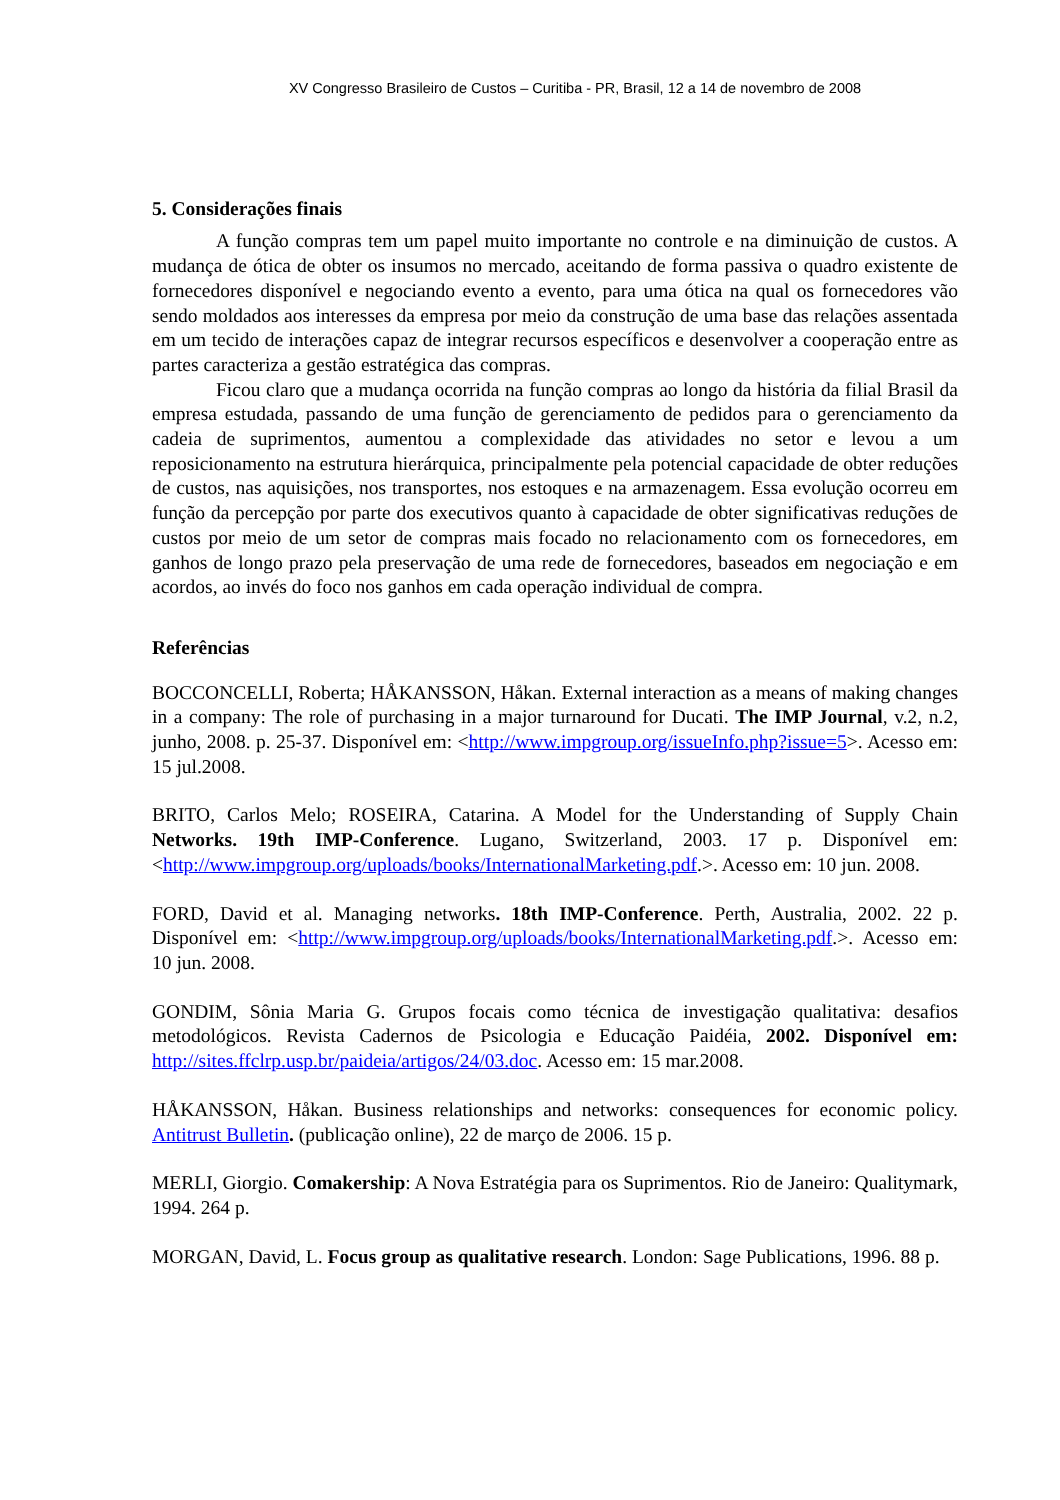XV Congresso Brasileiro de Custos – Curitiba - PR, Brasil, 12 a 14 de novembro de 2008
5. Considerações finais
A função compras tem um papel muito importante no controle e na diminuição de custos. A mudança de ótica de obter os insumos no mercado, aceitando de forma passiva o quadro existente de fornecedores disponível e negociando evento a evento, para uma ótica na qual os fornecedores vão sendo moldados aos interesses da empresa por meio da construção de uma base das relações assentada em um tecido de interações capaz de integrar recursos específicos e desenvolver a cooperação entre as partes caracteriza a gestão estratégica das compras.
Ficou claro que a mudança ocorrida na função compras ao longo da história da filial Brasil da empresa estudada, passando de uma função de gerenciamento de pedidos para o gerenciamento da cadeia de suprimentos, aumentou a complexidade das atividades no setor e levou a um reposicionamento na estrutura hierárquica, principalmente pela potencial capacidade de obter reduções de custos, nas aquisições, nos transportes, nos estoques e na armazenagem. Essa evolução ocorreu em função da percepção por parte dos executivos quanto à capacidade de obter significativas reduções de custos por meio de um setor de compras mais focado no relacionamento com os fornecedores, em ganhos de longo prazo pela preservação de uma rede de fornecedores, baseados em negociação e em acordos, ao invés do foco nos ganhos em cada operação individual de compra.
Referências
BOCCONCELLI, Roberta; HÅKANSSON, Håkan. External interaction as a means of making changes in a company: The role of purchasing in a major turnaround for Ducati. The IMP Journal, v.2, n.2, junho, 2008. p. 25-37. Disponível em: <http://www.impgroup.org/issueInfo.php?issue=5>. Acesso em: 15 jul.2008.
BRITO, Carlos Melo; ROSEIRA, Catarina. A Model for the Understanding of Supply Chain Networks. 19th IMP-Conference. Lugano, Switzerland, 2003. 17 p. Disponível em: <http://www.impgroup.org/uploads/books/InternationalMarketing.pdf.>. Acesso em: 10 jun. 2008.
FORD, David et al. Managing networks. 18th IMP-Conference. Perth, Australia, 2002. 22 p. Disponível em: <http://www.impgroup.org/uploads/books/InternationalMarketing.pdf.>. Acesso em: 10 jun. 2008.
GONDIM, Sônia Maria G. Grupos focais como técnica de investigação qualitativa: desafios metodológicos. Revista Cadernos de Psicologia e Educação Paidéia, 2002. Disponível em: http://sites.ffclrp.usp.br/paideia/artigos/24/03.doc. Acesso em: 15 mar.2008.
HÅKANSSON, Håkan. Business relationships and networks: consequences for economic policy. Antitrust Bulletin. (publicação online), 22 de março de 2006. 15 p.
MERLI, Giorgio. Comakership: A Nova Estratégia para os Suprimentos. Rio de Janeiro: Qualitymark, 1994. 264 p.
MORGAN, David, L. Focus group as qualitative research. London: Sage Publications, 1996. 88 p.